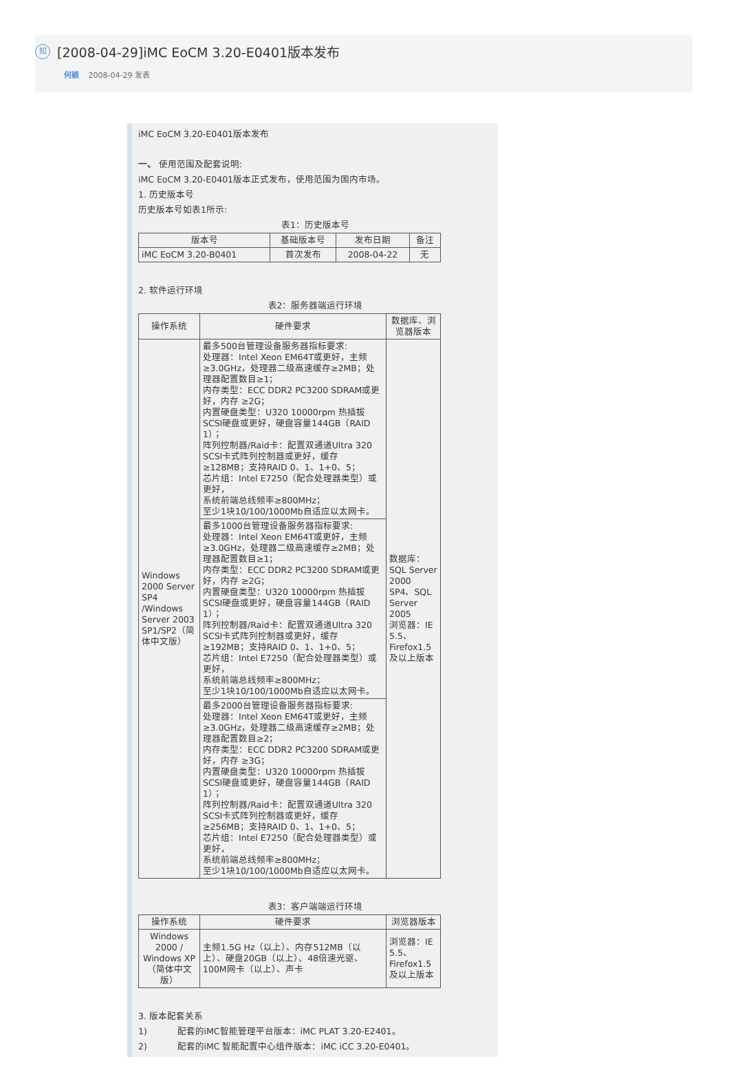知 [2008-04-29]iMC EoCM 3.20-E0401版本发布
何颖 2008-04-29 发表
iMC EoCM 3.20-E0401版本发布
一、 使用范围及配套说明:
iMC EoCM 3.20-E0401版本正式发布，使用范围为国内市场。
1. 历史版本号
历史版本号如表1所示:
表1：历史版本号
| 版本号 | 基础版本号 | 发布日期 | 备注 |
| --- | --- | --- | --- |
| iMC EoCM 3.20-B0401 | 首次发布 | 2008-04-22 | 无 |
2. 软件运行环境
表2：服务器端运行环境
| 操作系统 | 硬件要求 | 数据库、浏览器版本 |
| --- | --- | --- |
| Windows 2000 Server SP4 /Windows Server 2003 SP1/SP2（简体中文版） | 最多500台管理设备服务器指标要求: 处理器：Intel Xeon EM64T或更好，主频≥3.0GHz，处理器二级高速缓存≥2MB；处理器配置数目≥1； 内存类型：ECC DDR2 PC3200 SDRAM或更好，内存 ≥2G； 内置硬盘类型：U320 10000rpm 热插拔SCSI硬盘或更好，硬盘容量144GB（RAID 1）； 阵列控制器/Raid卡：配置双通道Ultra 320 SCSI卡式阵列控制器或更好，缓存≥128MB；支持RAID 0、1、1+0、5； 芯片组：Intel E7250（配合处理器类型）或更好， 系统前端总线频率≥800MHz； 至少1块10/100/1000Mb自适应以太网卡。 | 数据库：SQL Server 2000 SP4、SQL Server 2005 浏览器：IE 5.5、Firefox1.5及以上版本 |
| | 最多1000台管理设备服务器指标要求: 处理器：Intel Xeon EM64T或更好，主频≥3.0GHz，处理器二级高速缓存≥2MB；处理器配置数目≥1； 内存类型：ECC DDR2 PC3200 SDRAM或更好，内存 ≥2G； 内置硬盘类型：U320 10000rpm 热插拔SCSI硬盘或更好，硬盘容量144GB（RAID 1）； 阵列控制器/Raid卡：配置双通道Ultra 320 SCSI卡式阵列控制器或更好，缓存≥192MB；支持RAID 0、1、1+0、5； 芯片组：Intel E7250（配合处理器类型）或更好， 系统前端总线频率≥800MHz； 至少1块10/100/1000Mb自适应以太网卡。 | |
| | 最多2000台管理设备服务器指标要求: 处理器：Intel Xeon EM64T或更好，主频≥3.0GHz，处理器二级高速缓存≥2MB；处理器配置数目≥2； 内存类型：ECC DDR2 PC3200 SDRAM或更好，内存 ≥3G； 内置硬盘类型：U320 10000rpm 热插拔SCSI硬盘或更好，硬盘容量144GB（RAID 1）； 阵列控制器/Raid卡：配置双通道Ultra 320 SCSI卡式阵列控制器或更好，缓存≥256MB；支持RAID 0、1、1+0、5； 芯片组：Intel E7250（配合处理器类型）或更好， 系统前端总线频率≥800MHz； 至少1块10/100/1000Mb自适应以太网卡。 | |
表3：客户端端运行环境
| 操作系统 | 硬件要求 | 浏览器版本 |
| --- | --- | --- |
| Windows 2000 / Windows XP（简体中文版） | 主频1.5G Hz（以上）、内存512MB（以上）、硬盘20GB（以上）、48倍速光驱、100M网卡（以上）、声卡 | 浏览器：IE 5.5、Firefox1.5及以上版本 |
3. 版本配套关系
1) 配套的iMC智能管理平台版本：iMC PLAT 3.20-E2401。
2) 配套的iMC 智能配置中心组件版本：iMC iCC 3.20-E0401。